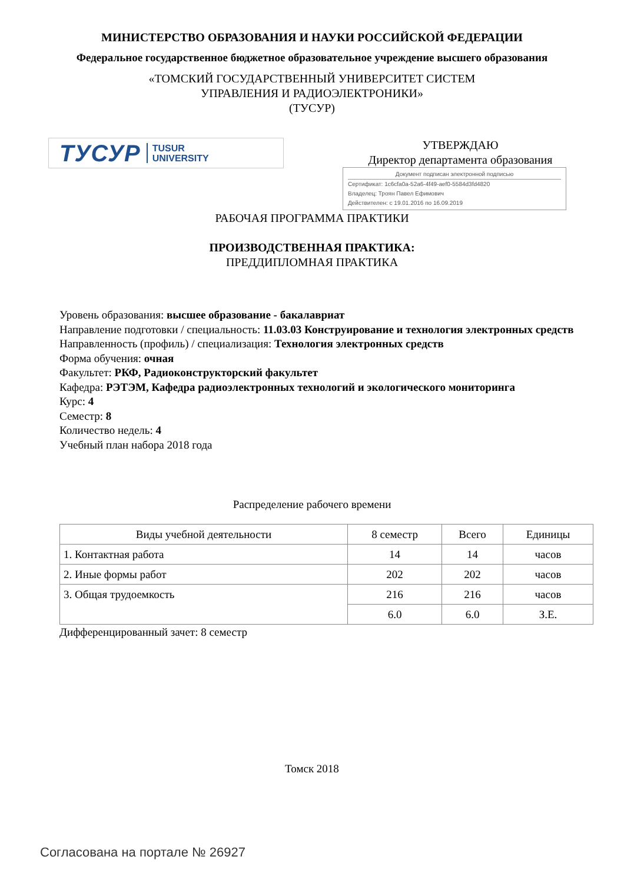МИНИСТЕРСТВО ОБРАЗОВАНИЯ И НАУКИ РОССИЙСКОЙ ФЕДЕРАЦИИ
Федеральное государственное бюджетное образовательное учреждение высшего образования
«ТОМСКИЙ ГОСУДАРСТВЕННЫЙ УНИВЕРСИТЕТ СИСТЕМ
УПРАВЛЕНИЯ И РАДИОЭЛЕКТРОНИКИ»
(ТУСУР)
ТУСУР TUSUR
UNIVERSITY
УТВЕРЖДАЮ
Директор департамента образования
Документ подписан электронной подписью
Сертификат: 1c6cfa0a-52a6-4f49-aef0-5584d3fd4820
Владелец: Троян Павел Ефимович
Действителен: с 19.01.2016 по 16.09.2019
РАБОЧАЯ ПРОГРАММА ПРАКТИКИ
ПРОИЗВОДСТВЕННАЯ ПРАКТИКА:
ПРЕДДИПЛОМНАЯ ПРАКТИКА
Уровень образования: высшее образование - бакалавриат
Направление подготовки / специальность: 11.03.03 Конструирование и технология электронных средств
Направленность (профиль) / специализация: Технология электронных средств
Форма обучения: очная
Факультет: РКФ, Радиоконструкторский факультет
Кафедра: РЭТЭМ, Кафедра радиоэлектронных технологий и экологического мониторинга
Курс: 4
Семестр: 8
Количество недель: 4
Учебный план набора 2018 года
Распределение рабочего времени
| Виды учебной деятельности | 8 семестр | Всего | Единицы |
| 1. Контактная работа | 14 | 14 | часов |
| 2. Иные формы работ | 202 | 202 | часов |
| 3. Общая трудоемкость | 216 | 216 | часов |
| | 6.0 | 6.0 | З.Е. |
Дифференцированный зачет: 8 семестр
Томск 2018
Согласована на портале № 26927